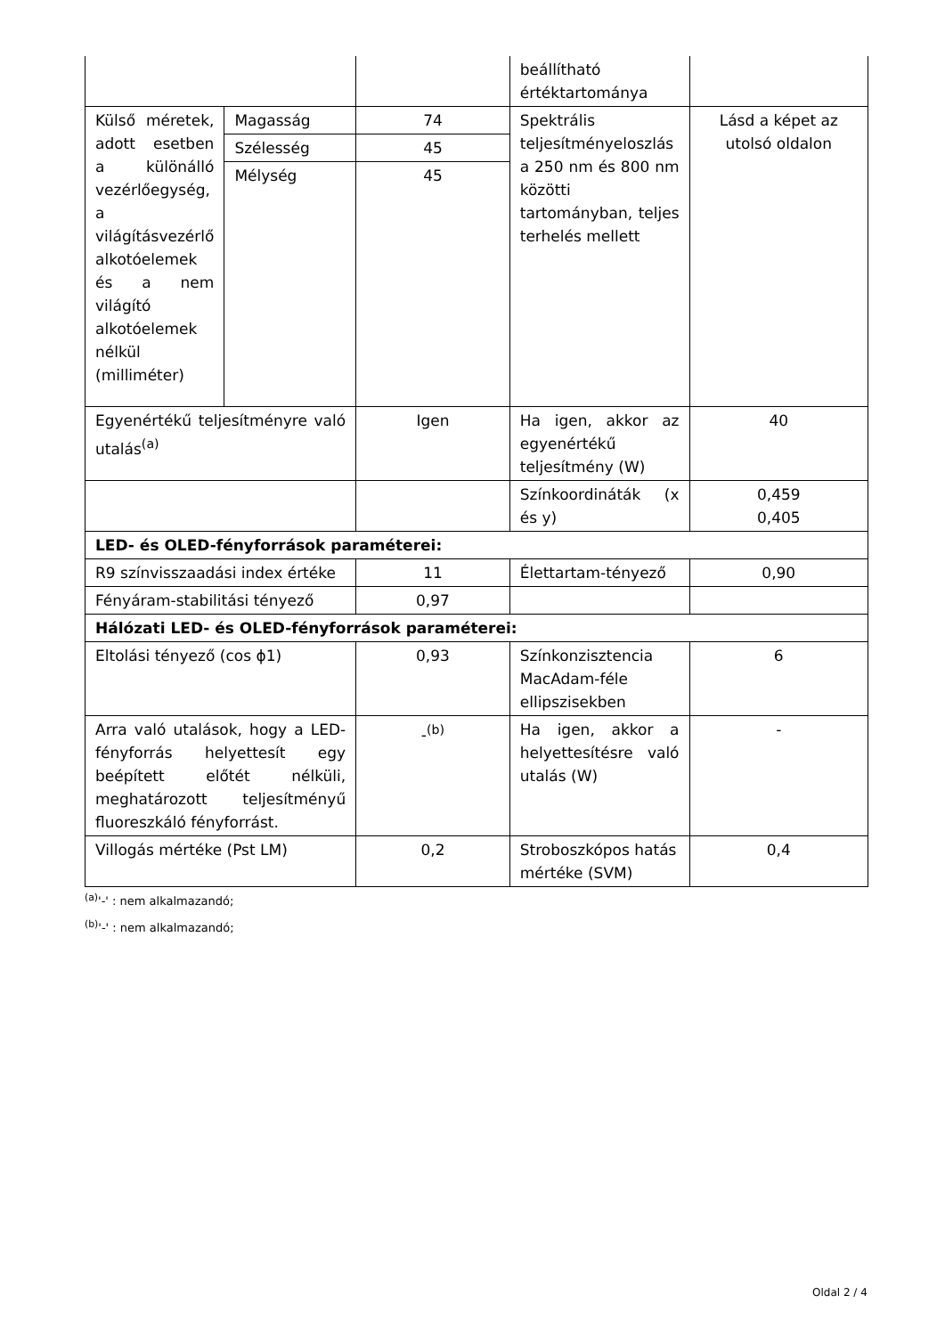| | | | beállítható értéktartománya | |
| Külső méretek, adott esetben a különálló vezérlőegység, a világításvezérlő alkotóelemek és a nem világító alkotóelemek nélkül (milliméter) | Magasság | 74 | Spektrális teljesítményeloszlás a 250 nm és 800 nm közötti tartományban, teljes terhelés mellett | Lásd a képet az utolsó oldalon |
| | Szélesség | 45 | | |
| | Mélység | 45 | | |
| Egyenértékű teljesítményre való utalás<sup>(a)</sup> | | Igen | Ha igen, akkor az egyenértékű teljesítmény (W) | 40 |
| | | | Színkoordináták (x és y) | 0,459 0,405 |
| LED- és OLED-fényforrások paraméterei: | | | | |
| R9 színvisszaadási index értéke | | 11 | Élettartam-tényező | 0,90 |
| Fényáram-stabilitási tényező | | 0,97 | | |
| Hálózati LED- és OLED-fényforrások paraméterei: | | | | |
| Eltolási tényező (cos ϕ1) | | 0,93 | Színkonzisztencia MacAdam-féle ellipszisekben | 6 |
| Arra való utalások, hogy a LED-fényforrás helyettesít egy beépített előtét nélküli, meghatározott teljesítményű fluoreszkáló fényforrást. | | -<sup>(b)</sup> | Ha igen, akkor a helyettesítésre való utalás (W) | - |
| Villogás mértéke (Pst LM) | | 0,2 | Stroboszkópos hatás mértéke (SVM) | 0,4 |
<sup>(a)</sup> '-' : nem alkalmazandó;
<sup>(b)</sup> '-' : nem alkalmazandó;
Oldal 2 / 4